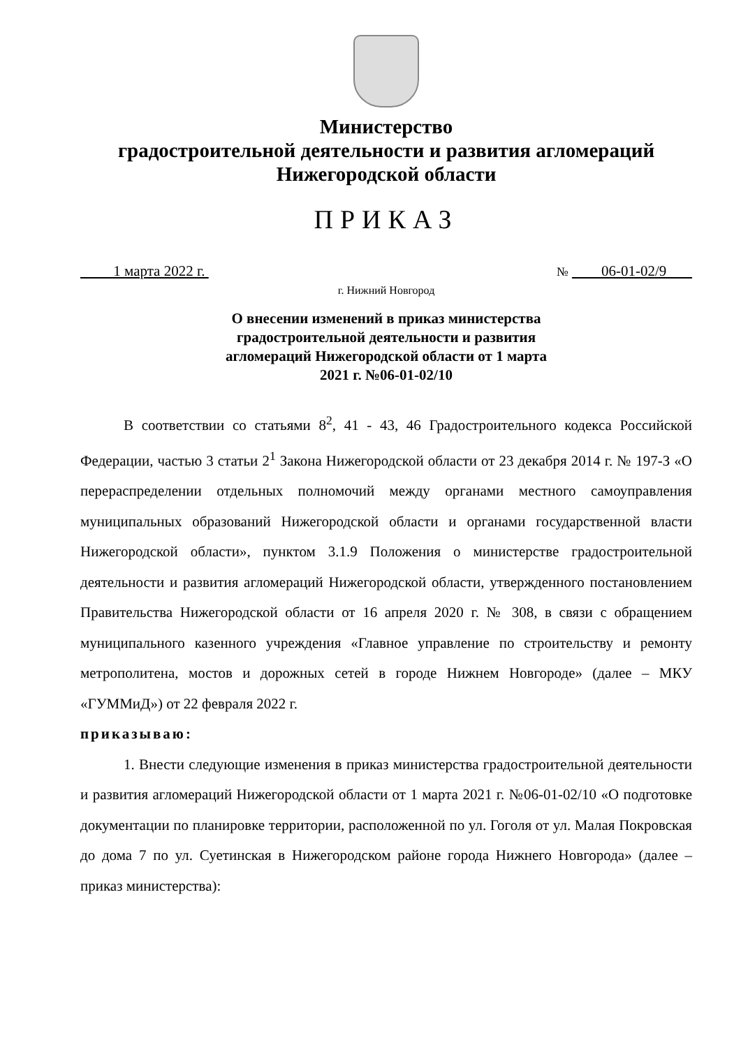Министерство
градостроительной деятельности и развития агломераций
Нижегородской области
ПРИКАЗ
1 марта 2022 г. № 06-01-02/9
г. Нижний Новгород
О внесении изменений в приказ министерства градостроительной деятельности и развития агломераций Нижегородской области от 1 марта 2021 г. №06-01-02/10
В соответствии со статьями 8<sup>2</sup>, 41 - 43, 46 Градостроительного кодекса Российской Федерации, частью 3 статьи 2<sup>1</sup> Закона Нижегородской области от 23 декабря 2014 г. № 197-З «О перераспределении отдельных полномочий между органами местного самоуправления муниципальных образований Нижегородской области и органами государственной власти Нижегородской области», пунктом 3.1.9 Положения о министерстве градостроительной деятельности и развития агломераций Нижегородской области, утвержденного постановлением Правительства Нижегородской области от 16 апреля 2020 г. № 308, в связи с обращением муниципального казенного учреждения «Главное управление по строительству и ремонту метрополитена, мостов и дорожных сетей в городе Нижнем Новгороде» (далее – МКУ «ГУММиД») от 22 февраля 2022 г.
приказываю:
1. Внести следующие изменения в приказ министерства градостроительной деятельности и развития агломераций Нижегородской области от 1 марта 2021 г. №06-01-02/10 «О подготовке документации по планировке территории, расположенной по ул. Гоголя от ул. Малая Покровская до дома 7 по ул. Суетинская в Нижегородском районе города Нижнего Новгорода» (далее – приказ министерства):